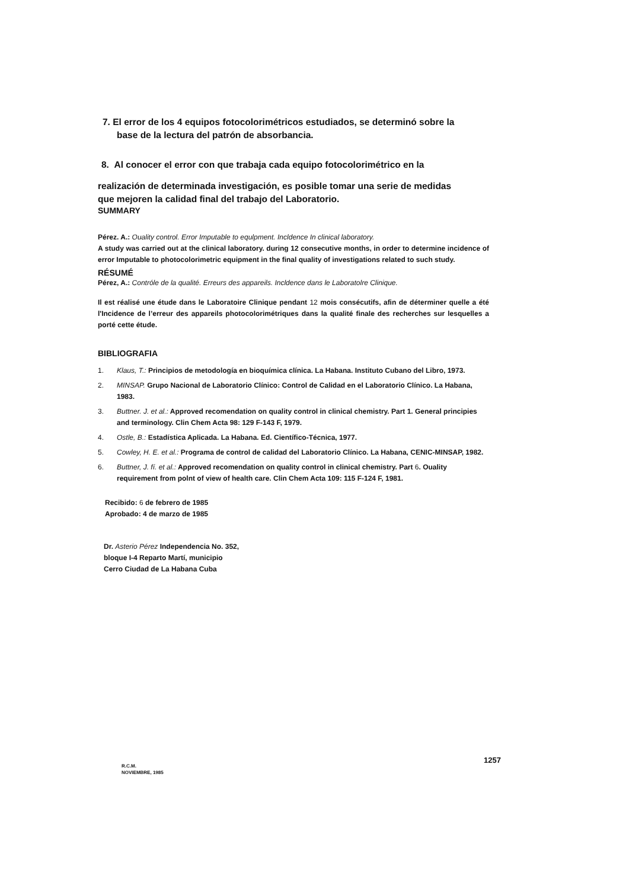7. El error de los 4 equipos fotocolorimétricos estudiados, se determinó sobre la
base de la lectura del patrón de absorbancia.
8. Al conocer el error con que trabaja cada equipo fotocolorimétrico en la
realización de determinada investigación, es posible tomar una serie de medidas
que mejoren la calidad final del trabajo del Laboratorio.
SUMMARY
Pérez. A.: Ouality control. Error Imputable to equlpment. Incldence In clinical laboratory.
A study was carried out at the clinical laboratory. during 12 consecutive months, in order to determine incidence of error Imputable to photocolorimetric equipment in the final quality of investigations related to such study.
RÉSUMÉ
Pérez, A.: Contróle de la qualité. Erreurs des appareils. Incldence dans le Laboratolre Clinique.
Il est réalisé une étude dans le Laboratoire Clinique pendant 12 mois consécutifs, afin de déterminer quelle a été l'Incidence de l’erreur des appareils photocolorimétriques dans la qualité finale des recherches sur lesquelles a porté cette étude.
BIBLIOGRAFIA
1. Klaus, T.: Principios de metodología en bioquímica clínica. La Habana. Instituto Cubano del Libro, 1973.
2. MINSAP. Grupo Nacional de Laboratorio Clínico: Control de Calidad en el Laboratorio Clínico. La Habana, 1983.
3. Buttner. J. et al.: Approved recomendation on quality control in clinical chemistry. Part 1. General principies and terminology. Clin Chem Acta 98: 129 F-143 F, 1979.
4. Ostle, B.: Estadística Aplicada. La Habana. Ed. Científico-Técnica, 1977.
5. Cowley, H. E. et al.: Programa de control de calidad del Laboratorio Clínico. La Habana, CENIC-MINSAP, 1982.
6. Buttner, J. fí. et al.: Approved recomendation on quality control in clinical chemistry. Part 6. Ouality requirement from polnt of view of health care. Clin Chem Acta 109: 115 F-124 F, 1981.
Recibido: 6 de febrero de 1985
Aprobado: 4 de marzo de 1985
Dr. Asterio Pérez Independencia No. 352,
bloque I-4 Reparto Martí, municipio
Cerro Ciudad de La Habana Cuba
R.C.M.
NOVIEMBRE, 1985
1257